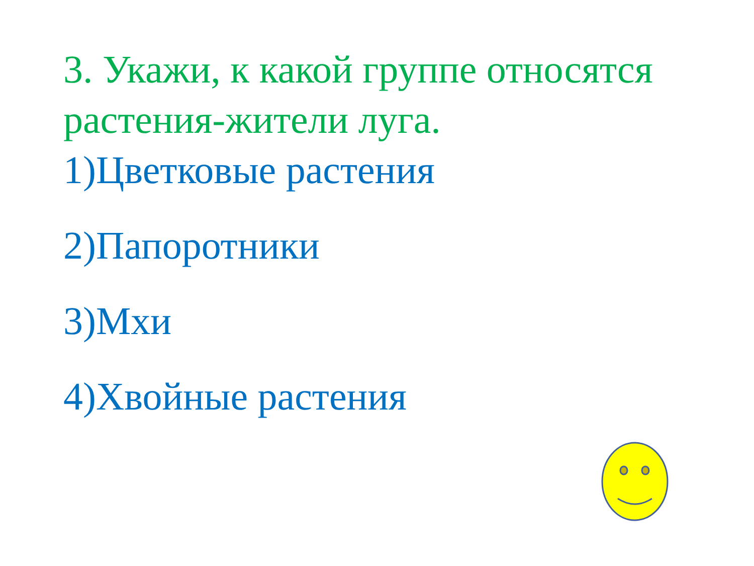3. Укажи, к какой группе относятся растения-жители луга.
1)Цветковые растения
2)Папоротники
3)Мхи
4)Хвойные растения